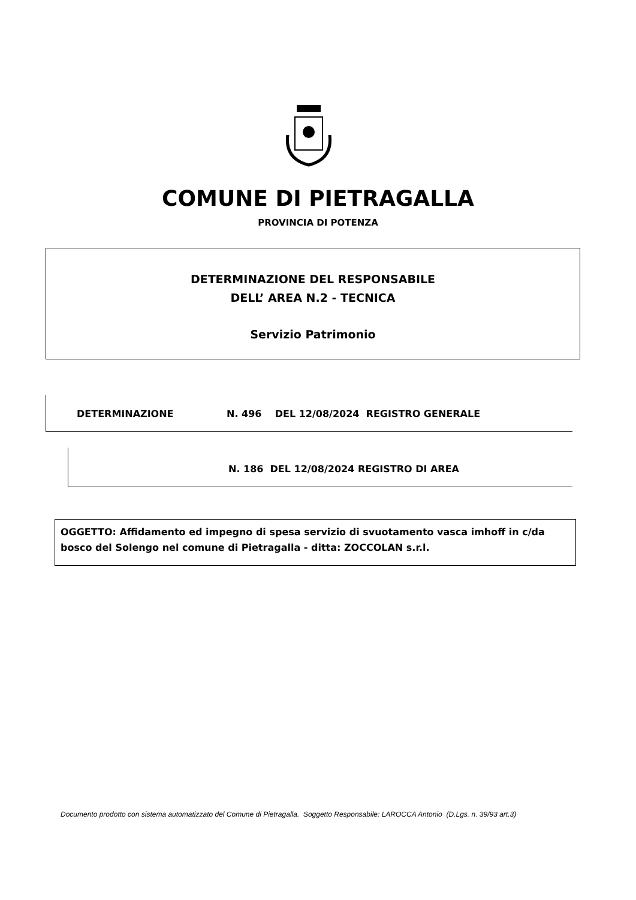COMUNE DI PIETRAGALLA
PROVINCIA DI POTENZA
DETERMINAZIONE DEL RESPONSABILE
DELL’ AREA N.2 - TECNICA
Servizio Patrimonio
DETERMINAZIONE N. 496 DEL 12/08/2024 REGISTRO GENERALE
N. 186 DEL 12/08/2024 REGISTRO DI AREA
OGGETTO: Affidamento ed impegno di spesa servizio di svuotamento vasca imhoff in c/da bosco del Solengo nel comune di Pietragalla - ditta: ZOCCOLAN s.r.l.
Documento prodotto con sistema automatizzato del Comune di Pietragalla. Soggetto Responsabile: LAROCCA Antonio (D.Lgs. n. 39/93 art.3)